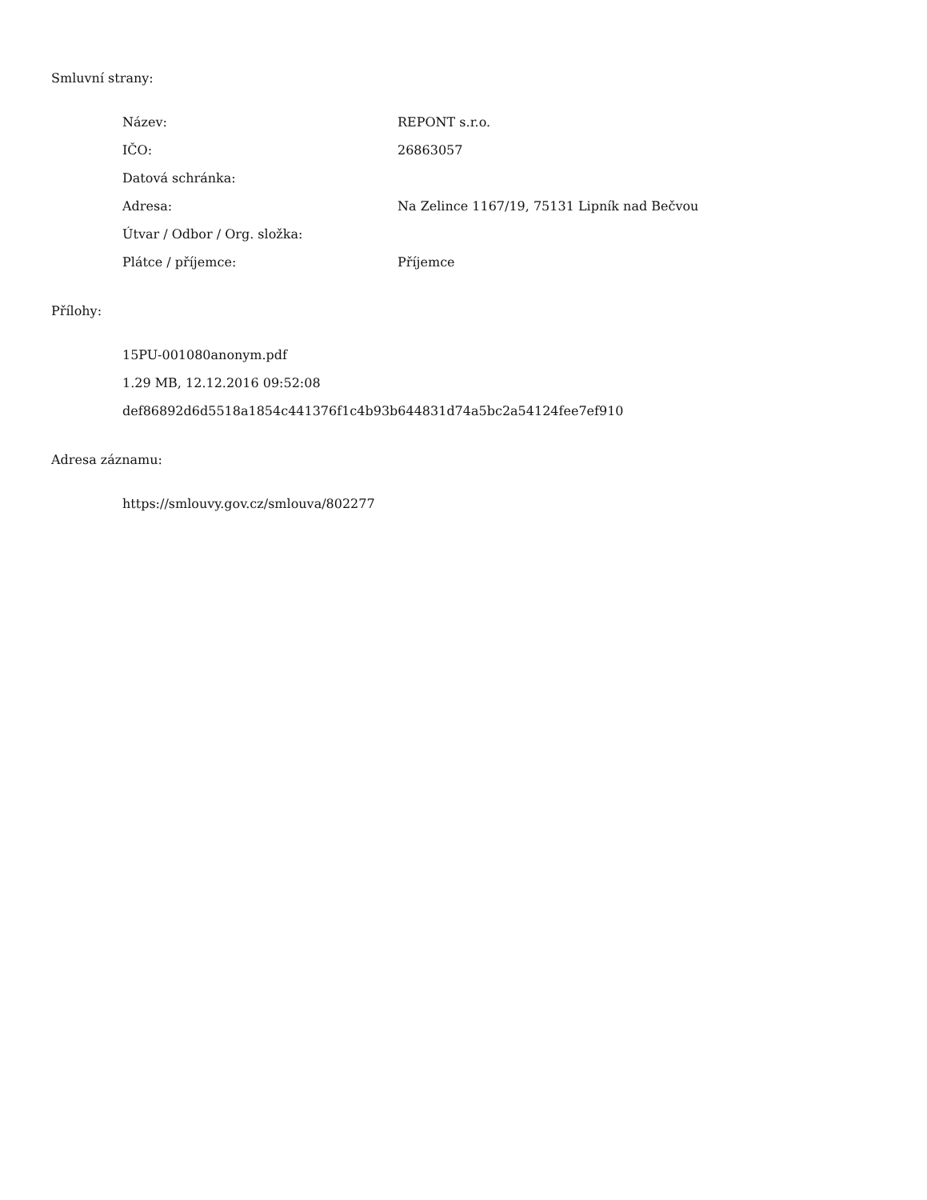Smluvní strany:
| Název: | REPONT s.r.o. |
| IČO: | 26863057 |
| Datová schránka: | |
| Adresa: | Na Zelince 1167/19, 75131 Lipník nad Bečvou |
| Útvar / Odbor / Org. složka: | |
| Plátce / příjemce: | Příjemce |
Přílohy:
15PU-001080anonym.pdf
1.29 MB, 12.12.2016 09:52:08
def86892d6d5518a1854c441376f1c4b93b644831d74a5bc2a54124fee7ef910
Adresa záznamu:
https://smlouvy.gov.cz/smlouva/802277